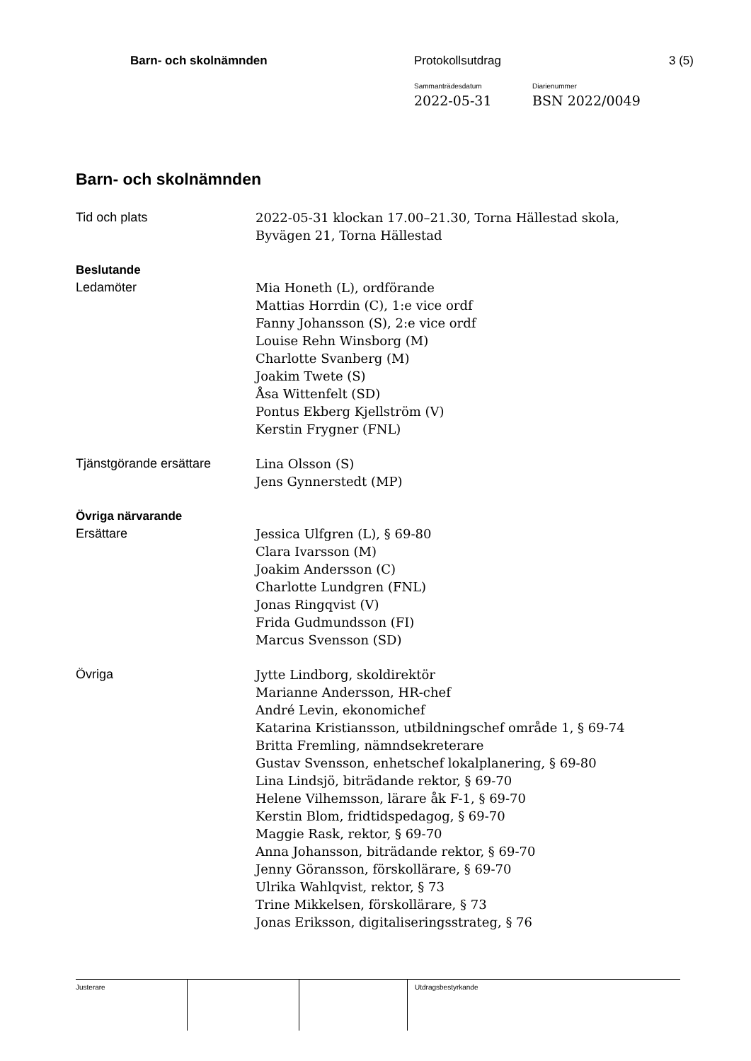Barn- och skolnämnden Protokollsutdrag 3 (5)
Sammanträdesdatum
2022-05-31
Diarienummer
BSN 2022/0049
Barn- och skolnämnden
Tid och plats 2022-05-31 klockan 17.00–21.30, Torna Hällestad skola,
Byvägen 21, Torna Hällestad
Beslutande
Ledamöter Mia Honeth (L), ordförande
Mattias Horrdin (C), 1:e vice ordf
Fanny Johansson (S), 2:e vice ordf
Louise Rehn Winsborg (M)
Charlotte Svanberg (M)
Joakim Twete (S)
Åsa Wittenfelt (SD)
Pontus Ekberg Kjellström (V)
Kerstin Frygner (FNL)
Tjänstgörande ersättare Lina Olsson (S)
Jens Gynnerstedt (MP)
Övriga närvarande
Ersättare Jessica Ulfgren (L), § 69-80
Clara Ivarsson (M)
Joakim Andersson (C)
Charlotte Lundgren (FNL)
Jonas Ringqvist (V)
Frida Gudmundsson (FI)
Marcus Svensson (SD)
Övriga Jytte Lindborg, skoldirektör
Marianne Andersson, HR-chef
André Levin, ekonomichef
Katarina Kristiansson, utbildningschef område 1, § 69-74
Britta Fremling, nämndsekreterare
Gustav Svensson, enhetschef lokalplanering, § 69-80
Lina Lindsjö, biträdande rektor, § 69-70
Helene Vilhemsson, lärare åk F-1, § 69-70
Kerstin Blom, fridtidspedagog, § 69-70
Maggie Rask, rektor, § 69-70
Anna Johansson, biträdande rektor, § 69-70
Jenny Göransson, förskollärare, § 69-70
Ulrika Wahlqvist, rektor, § 73
Trine Mikkelsen, förskollärare, § 73
Jonas Eriksson, digitaliseringsstrateg, § 76
Justerare Utdragsbestyrkande